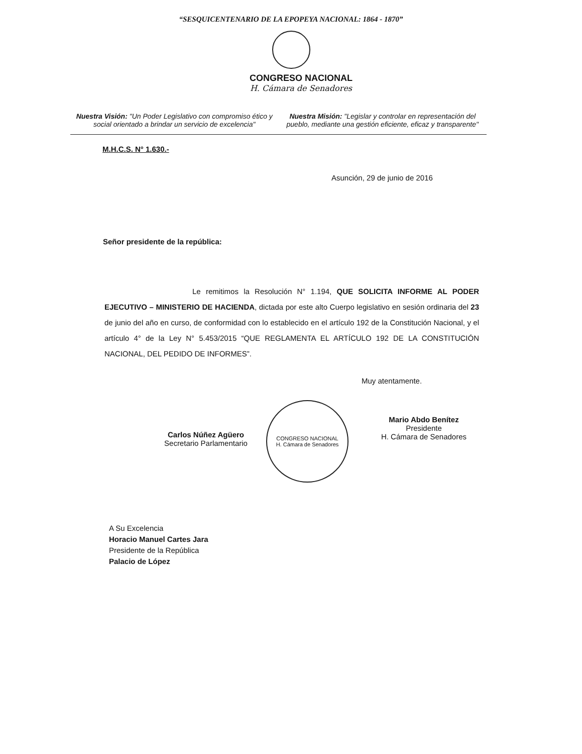“SESQUICENTENARIO DE LA EPOPEYA NACIONAL: 1864 - 1870”
CONGRESO NACIONAL
H. Cámara de Senadores
Nuestra Visión: "Un Poder Legislativo con compromiso ético y social orientado a brindar un servicio de excelencia"
Nuestra Misión: "Legislar y controlar en representación del pueblo, mediante una gestión eficiente, eficaz y transparente"
M.H.C.S. N° 1.630.-
Asunción, 29 de junio de 2016
Señor presidente de la república:
Le remitimos la Resolución N° 1.194, QUE SOLICITA INFORME AL PODER EJECUTIVO – MINISTERIO DE HACIENDA, dictada por este alto Cuerpo legislativo en sesión ordinaria del 23 de junio del año en curso, de conformidad con lo establecido en el artículo 192 de la Constitución Nacional, y el artículo 4° de la Ley N° 5.453/2015 “QUE REGLAMENTA EL ARTÍCULO 192 DE LA CONSTITUCIÓN NACIONAL, DEL PEDIDO DE INFORMES”.
Muy atentamente.
Carlos Núñez Agüero
Secretario Parlamentario
CONGRESO NACIONAL
H. Cámara de Senadores
Mario Abdo Benítez
Presidente
H. Cámara de Senadores
A Su Excelencia
Horacio Manuel Cartes Jara
Presidente de la República
Palacio de López